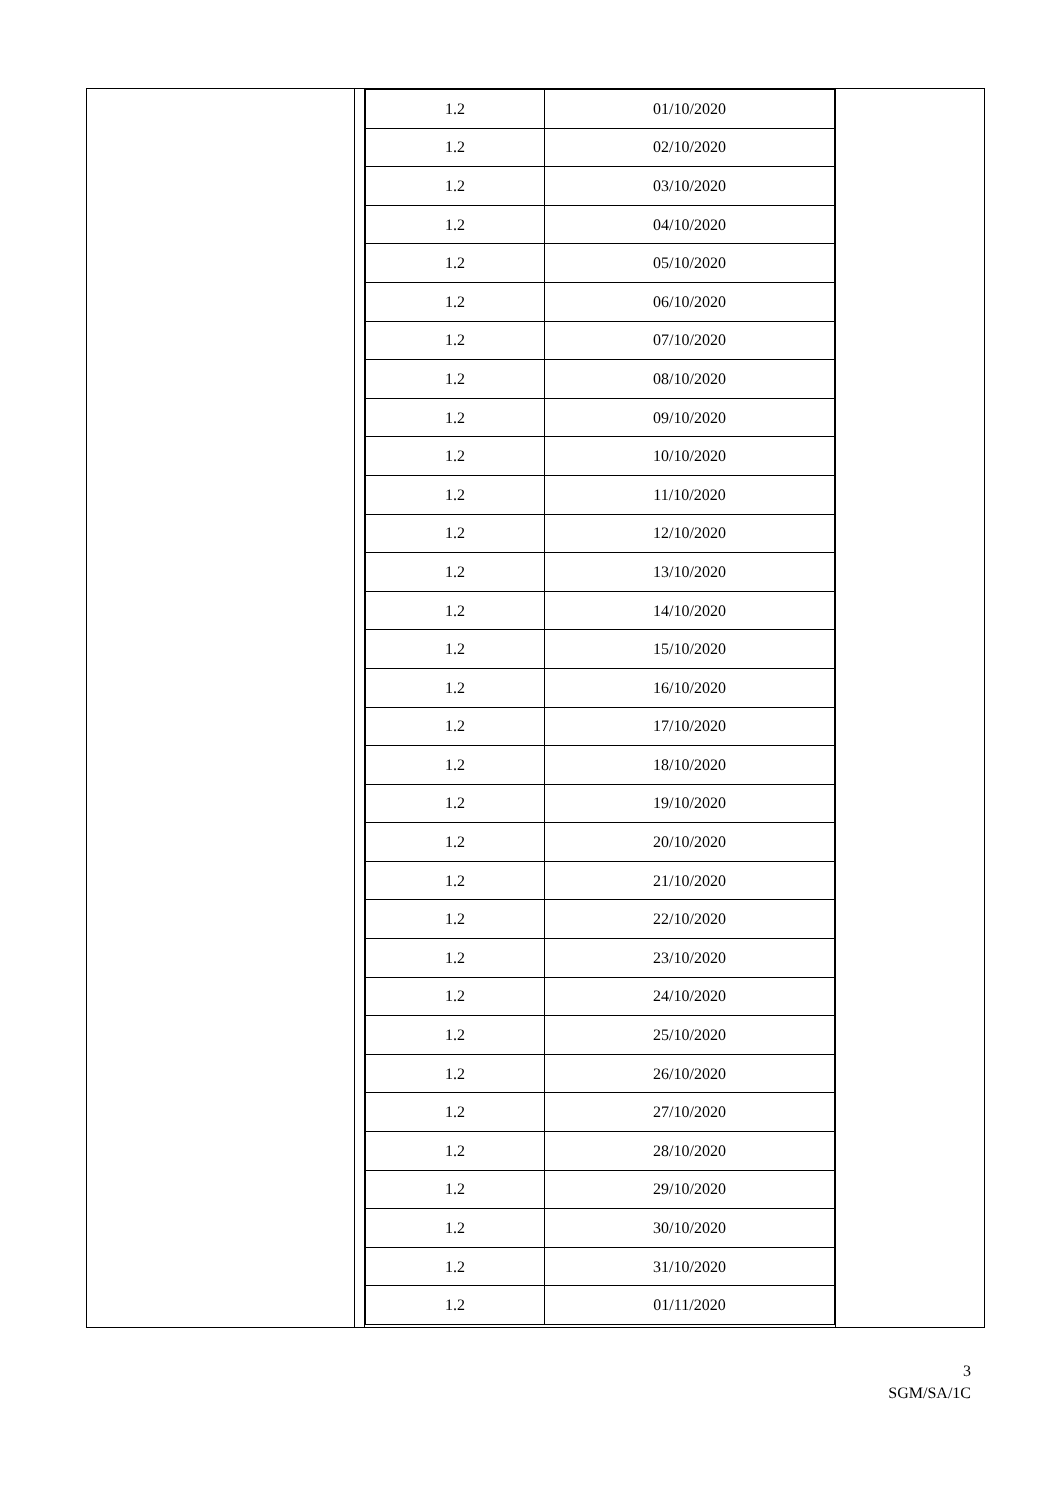| 1.2 | 01/10/2020 |
| 1.2 | 02/10/2020 |
| 1.2 | 03/10/2020 |
| 1.2 | 04/10/2020 |
| 1.2 | 05/10/2020 |
| 1.2 | 06/10/2020 |
| 1.2 | 07/10/2020 |
| 1.2 | 08/10/2020 |
| 1.2 | 09/10/2020 |
| 1.2 | 10/10/2020 |
| 1.2 | 11/10/2020 |
| 1.2 | 12/10/2020 |
| 1.2 | 13/10/2020 |
| 1.2 | 14/10/2020 |
| 1.2 | 15/10/2020 |
| 1.2 | 16/10/2020 |
| 1.2 | 17/10/2020 |
| 1.2 | 18/10/2020 |
| 1.2 | 19/10/2020 |
| 1.2 | 20/10/2020 |
| 1.2 | 21/10/2020 |
| 1.2 | 22/10/2020 |
| 1.2 | 23/10/2020 |
| 1.2 | 24/10/2020 |
| 1.2 | 25/10/2020 |
| 1.2 | 26/10/2020 |
| 1.2 | 27/10/2020 |
| 1.2 | 28/10/2020 |
| 1.2 | 29/10/2020 |
| 1.2 | 30/10/2020 |
| 1.2 | 31/10/2020 |
| 1.2 | 01/11/2020 |
3
SGM/SA/1C